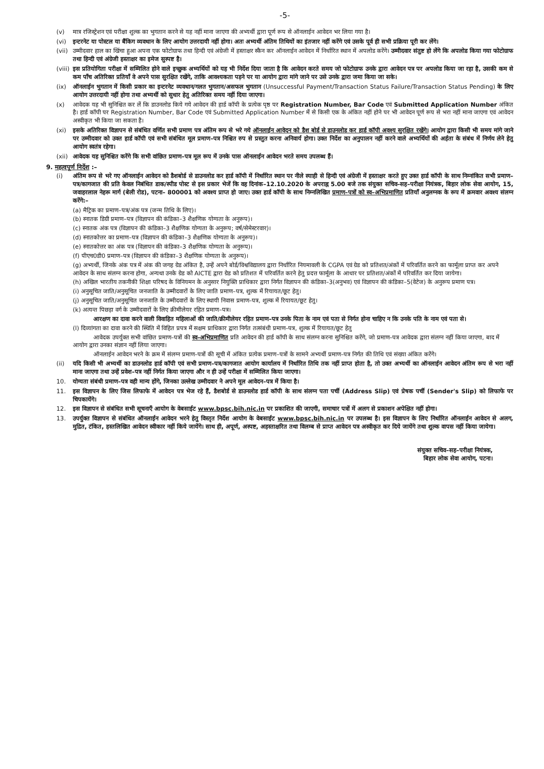-5-
(v) मात्र रजिस्ट्रेशन एवं परीक्षा शुल्क का भुगतान करने से यह नहीं माना जाएगा की अभ्यर्थी द्वारा पूर्ण रूप से ऑनलाईन आवेदन भर लिया गया है।
(vi) इन्टरनेट या पोस्टल या बैंकिग व्यवधान के लिए आयोग उत्तरदायी नहीं होगा। अतः अभ्यर्थी अंतिम तिथियों का इंतजार नहीं करेंगे एवं उसके पूर्व ही सभी प्रक्रिया पूरी कर लेंगे।
(vii) उम्मीदवार हाल का खिंचा हुआ अपना एक फोटोग्राफ तथा हिन्दी एवं अंग्रेजी में हस्ताक्षर स्कैन कर ऑनलाईन आवेदन में निर्धारित स्थान में अपलोड करेंगे। उम्मीदवार संतुष्ट हो लेंगे कि अपलोड किया गया फोटोग्राफ तथा हिन्दी एवं अंग्रेजी हस्ताक्षर का इमेज सुस्पष्ट है।
(viii) इस प्रतियोगिता परीक्षा में सम्मिलित होने वाले इच्छुक अभ्यर्थियों को यह भी निर्देश दिया जाता है कि आवेदन करते समय जो फोटोग्राफ उनके द्वारा आवेदन पत्र पर अपलोड किया जा रहा है, उसकी कम से कम पाँच अतिरिक्त प्रतियाँ वे अपने पास सुरक्षित रखेंगे, ताकि आवश्यकता पड़ने पर या आयोग द्वारा मांगे जाने पर उसे उनके द्वारा जमा किया जा सके।
(ix) ऑनलाईन भुगतान में किसी प्रकार का इन्टरनेट व्यवधान/गलत भुगतान/असफल भुगतान (Unsuccessful Payment/Transaction Status Failure/Transaction Status Pending) के लिए आयोग उत्तरदायी नहीं होगा तथा अभ्यर्थी को सुधार हेतु अतिरिक्त समय नहीं दिया जाएगा।
(x) आवेदक यह भी सुनिश्चित कर लें कि डाउनलोड किये गये आवेदन की हार्ड कॉपी के प्रत्येक पृष्ठ पर Registration Number, Bar Code एवं Submitted Application Number अंकित है। हार्ड कॉपी पर Registration Number, Bar Code एवं Submitted Application Number में से किसी एक के अंकित नहीं होने पर भी आवेदन पूर्ण रूप से भरा नहीं माना जाएगा एवं आवेदन अस्वीकृत भी किया जा सकता है।
(xi) इसके अतिरिक्त विज्ञापन से संबंधित वर्णित सभी प्रमाण पत्र अंतिम रूप से भरे गये ऑनलाईन आवेदन को डैश बोर्ड से डाउनलोड कर हार्ड कॉपी अवश्य सुरक्षित रखेंगे। आयोग द्वारा किसी भी समय मांगे जाने पर उम्मीदवार को उक्त हार्ड कॉपी एवं सभी संबंधित मूल प्रमाण–पत्र निश्चित रुप से प्रस्तुत करना अनिवार्य होगा। उक्त निर्देश का अनुपालन नहीं करने वाले अभ्यर्थियों की अर्हता के संबंध में निर्णय लेने हेतु आयोग स्वतंत्र रहेगा।
(xii) आवेदक यह सुनिश्चित करेंगे कि सभी वांछित प्रमाण–पत्र मूल रूप में उनके पास ऑनलाईन आवेदन भरते समय उपलब्ध हैं।
9. महत्वपूर्ण निर्देश :–
(i) अंतिम रूप से भरे गए ऑनलाईन आवेदन को डैशबोर्ड से डाउनलोड कर हार्ड कॉपी में निर्धारित स्थान पर नीले स्याही से हिन्दी एवं अंग्रेजी में हस्ताक्षर करते हुए उक्त हार्ड कॉपी के साथ निम्नांकित सभी प्रमाण–पत्र/कागजात की प्रति केवल निबंधित डाक/स्पीड पोस्ट से इस प्रकार भेजें कि वह दिनांक–12.10.2020 के अपराह्न 5.00 बजे तक संयुक्त सचिव–सह–परीक्षा नियंत्रक, बिहार लोक सेवा आयोग, 15, जवाहरलाल नेहरू मार्ग (बेली रोड), पटना– 800001 को अवश्य प्राप्त हो जाए। उक्त हार्ड कॉपी के साथ निम्नलिखित प्रमाण–पत्रों को स्व–अभिप्रमाणित प्रतियाँ अनुलग्नक के रूप में क्रमवार अवश्य संलग्न करेंगे:–
(a) मैट्रिक का प्रमाण–पत्र/अंक पत्र (जन्म तिथि के लिए)।
(b) स्नातक डिग्री प्रमाण–पत्र (विज्ञापन की कंडिका–3 शैक्षणिक योग्यता के अनुरूप)।
(c) स्नातक अंक पत्र (विज्ञापन की कंडिका–3 शैक्षणिक योग्यता के अनुरूप; वर्ष/सेमेस्टरवार)।
(d) स्नातकोत्तर का प्रमाण–पत्र (विज्ञापन की कंडिका–3 शैक्षणिक योग्यता के अनुरूप)।
(e) स्नातकोत्तर का अंक पत्र (विज्ञापन की कंडिका–3 शैक्षणिक योग्यता के अनुरूप)।
(f) पीएच0डी0 प्रमाण–पत्र (विज्ञापन की कंडिका–3 शैक्षणिक योग्यता के अनुरूप)।
(g) अभ्यर्थी, जिनके अंक पत्र में अंक की जगह ग्रेड अंकित है, उन्हें अपने बोर्ड/विश्वविद्यालय द्वारा निर्धारित नियमावली के CGPA एवं ग्रेड को प्रतिशत/अंकों में परिवर्तित करने का फार्मूला प्राप्त कर अपने आवेदन के साथ संलग्न करना होगा, अन्यथा उनके ग्रेड को AICTE द्वारा ग्रेड को प्रतिशत में परिवर्तित करने हेतु प्रदत्त फार्मूला के आधार पर प्रतिशत/अंकों में परिवर्तित कर दिया जायेगा।
(h) अखिल भारतीय तकनीकी शिक्षा परिषद के विनियमन के अनुसार नियुक्ति प्राधिकार द्वारा निर्गत विज्ञापन की कंडिका–3(अनुभव) एवं विज्ञापन की कंडिका–5(वेटेज) के अनुरूप प्रमाण पत्र।
(i) अनुसूचित जाति/अनुसूचित जनजाति के उम्मीदवारों के लिए जाति प्रमाण–पत्र, शुल्क में रियायत/छूट हेतु।
(j) अनुसूचित जाति/अनुसूचित जनजाति के उम्मीदवारों के लिए स्थायी निवास प्रमाण–पत्र, शुल्क में रियायत/छूट हेतु।
(k) अत्यन्त पिछड़ा वर्ग के उम्मीदवारों के लिए क्रीमीलेयर रहित प्रमाण–पत्र।
आरक्षण का दावा करने वाली विवाहित महिलाओं की जाति/क्रीमीलेयर रहित प्रमाण–पत्र उनके पिता के नाम एवं पता से निर्गत होना चाहिए न कि उनके पति के नाम एवं पता से।
(l) दिव्यांगता का दावा करने की स्थिति में विहित प्रपत्र में सक्षम प्राधिकार द्वारा निर्गत तत्संबंधी प्रमाण–पत्र, शुल्क में रियायत/छूट हेतु
आवेदक उपर्युक्त सभी वांछित प्रमाण–पत्रों की स्व–अभिप्रमाणित प्रति आवेदन की हार्ड कॉपी के साथ संलग्न करना सुनिश्चित करेंगे, जो प्रमाण–पत्र आवेदक द्वारा संलग्न नहीं किया जाएगा, बाद में आयोग द्वारा उनका संज्ञान नहीं लिया जाएगा।
ऑनलाईन आवेदन भरने के क्रम में संलग्न प्रमाण–पत्रों की सूची में अंकित प्रत्येक प्रमाण–पत्रों के सामने अभ्यर्थी प्रमाण–पत्र निर्गत की तिथि एवं संख्या अंकित करेंगे।
(ii) यदि किसी भी अभ्यर्थी का डाउनलोड हार्ड कॉपी एवं सभी प्रमाण–पत्र/कागजात आयोग कार्यालय में निर्धारित तिथि तक नहीं प्राप्त होता है, तो उक्त अभ्यर्थी का ऑनलाईन आवेदन अंतिम रूप से भरा नहीं माना जाएगा तथा उन्हें प्रवेश–पत्र नहीं निर्गत किया जाएगा और न ही उन्हें परीक्षा में सम्मिलित किया जाएगा।
10. योग्यता संबंधी प्रमाण–पत्र वही मान्य होंगे, जिनका उल्लेख उम्मीदवार ने अपने मूल आवेदन–पत्र में किया है।
11. इस विज्ञापन के लिए जिस लिफाफे में आवेदन पत्र भेज रहे हैं, डैशबोर्ड से डाउनलोड हार्ड कॉपी के साथ संलग्न पता पर्ची (Address Slip) एवं प्रेषक पर्ची (Sender's Slip) को लिफाफे पर चिपकायेंगे।
12. इस विज्ञापन से संबंधित सभी सूचनाएँ आयोग के वेबसाईट www.bpsc.bih.nic.in पर प्रकाशित की जाएगी, समाचार पत्रों में अलग से प्रकाशन अपेक्षित नहीं होगा।
13. उपर्युक्त विज्ञापन से संबंधित ऑनलाईन आवेदन भरने हेतु विस्तृत निर्देश आयोग के वेबसाईट www.bpsc.bih.nic.in पर उपलब्ध है। इस विज्ञापन के लिए निर्धारित ऑनलाईन आवेदन से अलग, मुद्रित, टंकित, हस्तलिखित आवेदन स्वीकार नहीं किये जायेंगे। साथ ही, अपूर्ण, अस्पष्ट, अहस्ताक्षरित तथा विलम्ब से प्राप्त आवेदन पत्र अस्वीकृत कर दिये जायेंगे तथा शुल्क वापस नहीं किया जायेगा।
संयुक्त सचिव–सह–परीक्षा नियंत्रक,
बिहार लोक सेवा आयोग, पटना।